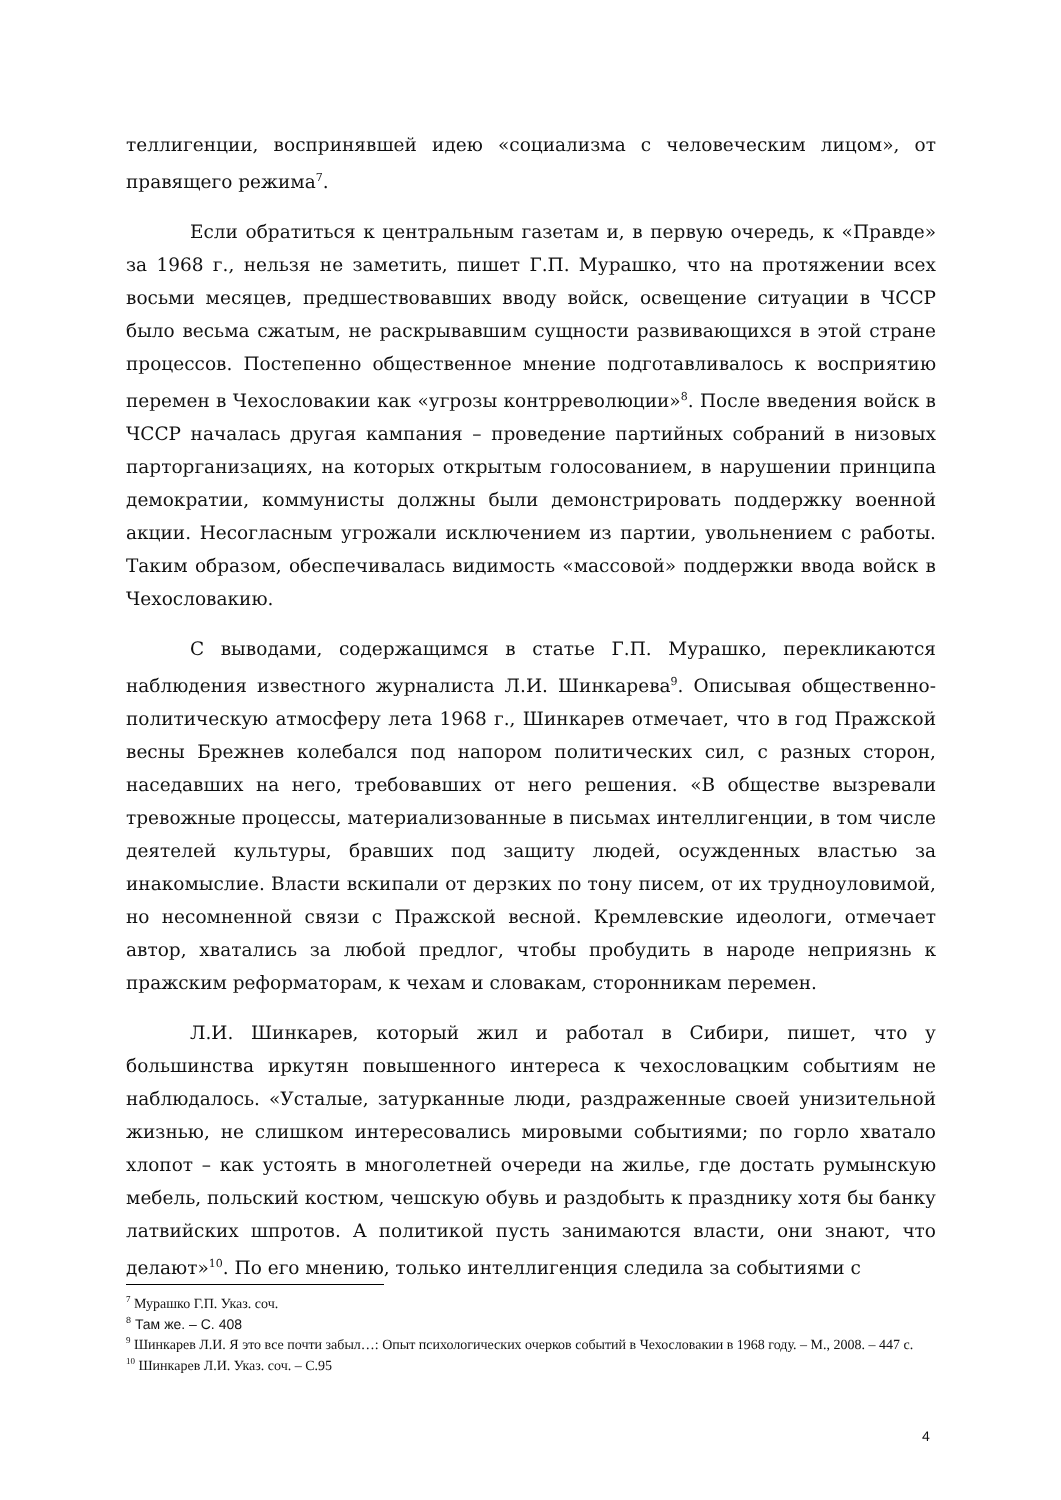теллигенции, воспринявшей идею «социализма с человеческим лицом», от правящего режима<sup>7</sup>.
Если обратиться к центральным газетам и, в первую очередь, к «Правде» за 1968 г., нельзя не заметить, пишет Г.П. Мурашко, что на протяжении всех восьми месяцев, предшествовавших вводу войск, освещение ситуации в ЧССР было весьма сжатым, не раскрывавшим сущности развивающихся в этой стране процессов. Постепенно общественное мнение подготавливалось к восприятию перемен в Чехословакии как «угрозы контрреволюции»<sup>8</sup>. После введения войск в ЧССР началась другая кампания – проведение партийных собраний в низовых парторганизациях, на которых открытым голосованием, в нарушении принципа демократии, коммунисты должны были демонстрировать поддержку военной акции. Несогласным угрожали исключением из партии, увольнением с работы. Таким образом, обеспечивалась видимость «массовой» поддержки ввода войск в Чехословакию.
С выводами, содержащимся в статье Г.П. Мурашко, перекликаются наблюдения известного журналиста Л.И. Шинкарева<sup>9</sup>. Описывая общественно-политическую атмосферу лета 1968 г., Шинкарев отмечает, что в год Пражской весны Брежнев колебался под напором политических сил, с разных сторон, наседавших на него, требовавших от него решения. «В обществе вызревали тревожные процессы, материализованные в письмах интеллигенции, в том числе деятелей культуры, бравших под защиту людей, осужденных властью за инакомыслие. Власти вскипали от дерзких по тону писем, от их трудноуловимой, но несомненной связи с Пражской весной. Кремлевские идеологи, отмечает автор, хватались за любой предлог, чтобы пробудить в народе неприязнь к пражским реформаторам, к чехам и словакам, сторонникам перемен.
Л.И. Шинкарев, который жил и работал в Сибири, пишет, что у большинства иркутян повышенного интереса к чехословацким событиям не наблюдалось. «Усталые, затурканные люди, раздраженные своей унизительной жизнью, не слишком интересовались мировыми событиями; по горло хватало хлопот – как устоять в многолетней очереди на жилье, где достать румынскую мебель, польский костюм, чешскую обувь и раздобыть к празднику хотя бы банку латвийских шпротов. А политикой пусть занимаются власти, они знают, что делают»<sup>10</sup>. По его мнению, только интеллигенция следила за событиями с
<sup>7</sup> Мурашко Г.П. Указ. соч.
<sup>8</sup> Там же. – С. 408
<sup>9</sup> Шинкарев Л.И. Я это все почти забыл…: Опыт психологических очерков событий в Чехословакии в 1968 году. – М., 2008. – 447 с.
<sup>10</sup> Шинкарев Л.И. Указ. соч. – С.95
4